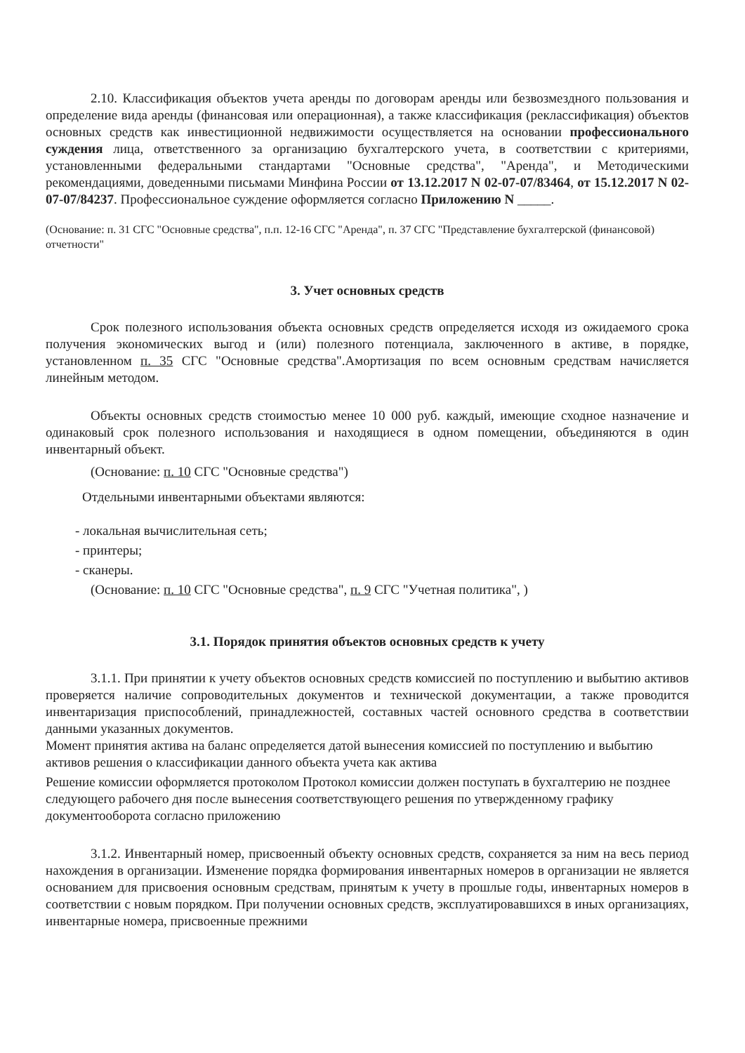2.10. Классификация объектов учета аренды по договорам аренды или безвозмездного пользования и определение вида аренды (финансовая или операционная), а также классификация (реклассификация) объектов основных средств как инвестиционной недвижимости осуществляется на основании профессионального суждения лица, ответственного за организацию бухгалтерского учета, в соответствии с критериями, установленными федеральными стандартами "Основные средства", "Аренда", и Методическими рекомендациями, доведенными письмами Минфина России от 13.12.2017 N 02-07-07/83464, от 15.12.2017 N 02-07-07/84237. Профессиональное суждение оформляется согласно Приложению N _____.
(Основание: п. 31 СГС "Основные средства", п.п. 12-16 СГС "Аренда", п. 37 СГС "Представление бухгалтерской (финансовой) отчетности"
3. Учет основных средств
Срок полезного использования объекта основных средств определяется исходя из ожидаемого срока получения экономических выгод и (или) полезного потенциала, заключенного в активе, в порядке, установленном п. 35 СГС "Основные средства".Амортизация по всем основным средствам начисляется линейным методом.
Объекты основных средств стоимостью менее 10 000 руб. каждый, имеющие сходное назначение и одинаковый срок полезного использования и находящиеся в одном помещении, объединяются в один инвентарный объект.
(Основание: п. 10 СГС "Основные средства")
Отдельными инвентарными объектами являются:
- локальная вычислительная сеть;
- принтеры;
- сканеры.
(Основание: п. 10 СГС "Основные средства", п. 9 СГС "Учетная политика", )
3.1. Порядок принятия объектов основных средств к учету
3.1.1. При принятии к учету объектов основных средств комиссией по поступлению и выбытию активов проверяется наличие сопроводительных документов и технической документации, а также проводится инвентаризация приспособлений, принадлежностей, составных частей основного средства в соответствии данными указанных документов.
Момент принятия актива на баланс определяется датой вынесения комиссией по поступлению и выбытию активов решения о классификации данного объекта учета как актива
Решение комиссии оформляется протоколом Протокол комиссии должен поступать в бухгалтерию не позднее следующего рабочего дня после вынесения соответствующего решения по утвержденному графику документооборота согласно приложению
3.1.2. Инвентарный номер, присвоенный объекту основных средств, сохраняется за ним на весь период нахождения в организации. Изменение порядка формирования инвентарных номеров в организации не является основанием для присвоения основным средствам, принятым к учету в прошлые годы, инвентарных номеров в соответствии с новым порядком. При получении основных средств, эксплуатировавшихся в иных организациях, инвентарные номера, присвоенные прежними